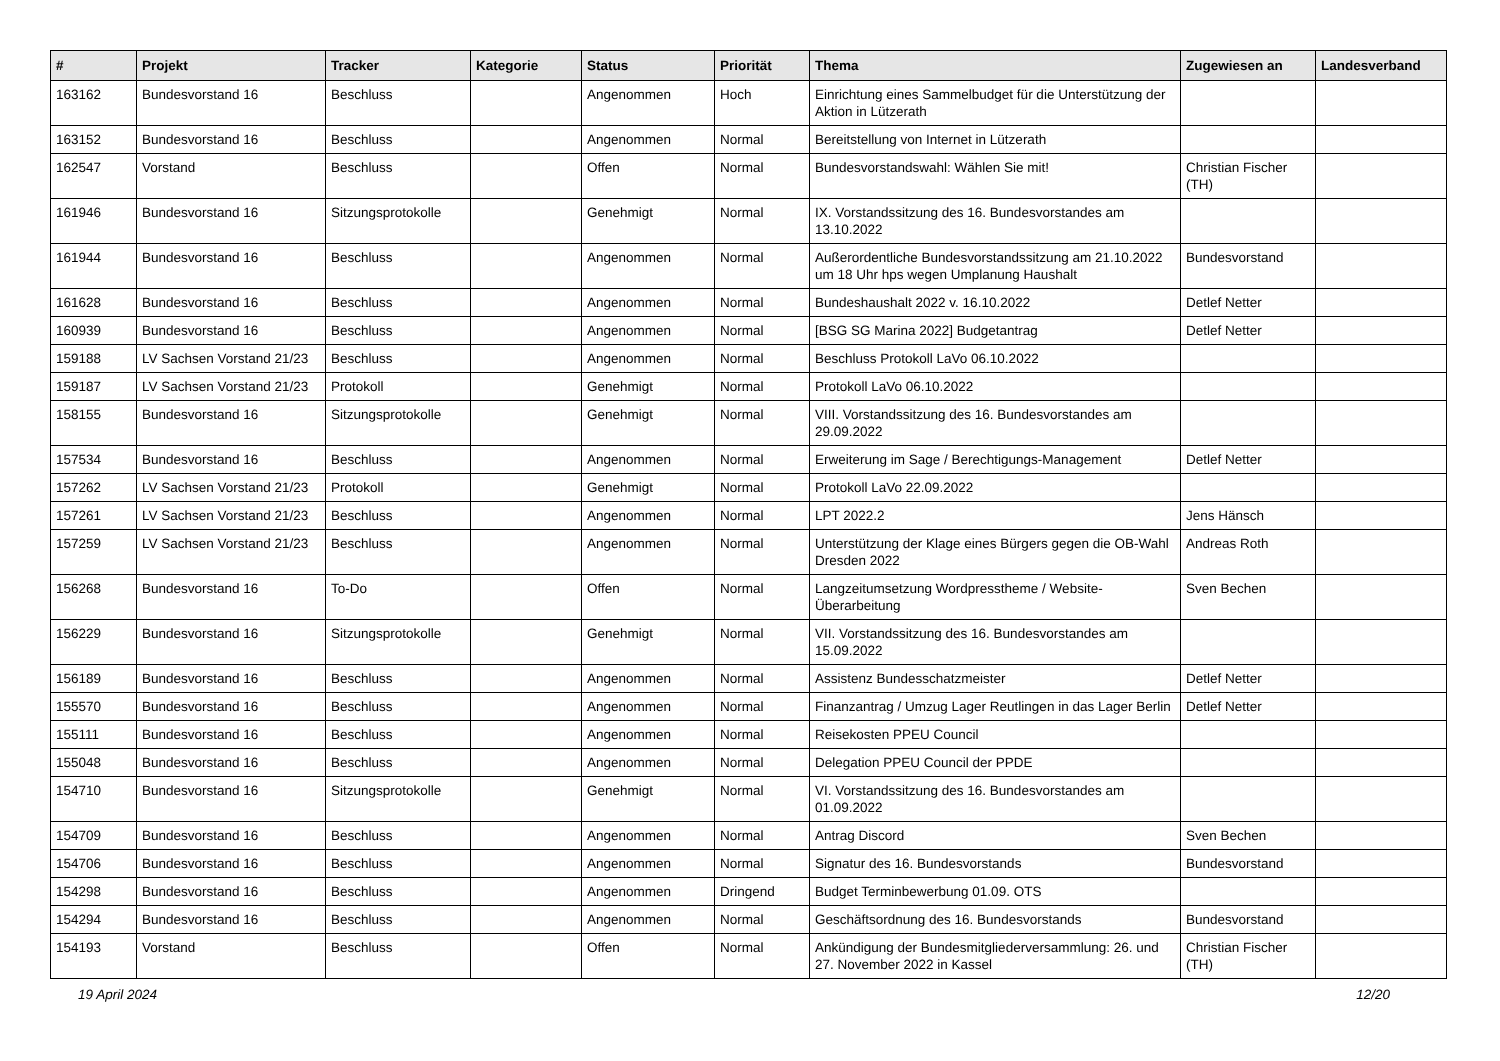| # | Projekt | Tracker | Kategorie | Status | Priorität | Thema | Zugewiesen an | Landesverband |
| --- | --- | --- | --- | --- | --- | --- | --- | --- |
| 163162 | Bundesvorstand 16 | Beschluss | | Angenommen | Hoch | Einrichtung eines Sammelbudget für die Unterstützung der Aktion in Lützerath | | |
| 163152 | Bundesvorstand 16 | Beschluss | | Angenommen | Normal | Bereitstellung von Internet in Lützerath | | |
| 162547 | Vorstand | Beschluss | | Offen | Normal | Bundesvorstandswahl: Wählen Sie mit! | Christian Fischer (TH) | |
| 161946 | Bundesvorstand 16 | Sitzungsprotokolle | | Genehmigt | Normal | IX. Vorstandssitzung des 16. Bundesvorstandes am 13.10.2022 | | |
| 161944 | Bundesvorstand 16 | Beschluss | | Angenommen | Normal | Außerordentliche Bundesvorstandssitzung am 21.10.2022 um 18 Uhr hps wegen Umplanung Haushalt | Bundesvorstand | |
| 161628 | Bundesvorstand 16 | Beschluss | | Angenommen | Normal | Bundeshaushalt 2022 v. 16.10.2022 | Detlef Netter | |
| 160939 | Bundesvorstand 16 | Beschluss | | Angenommen | Normal | [BSG SG Marina 2022] Budgetantrag | Detlef Netter | |
| 159188 | LV Sachsen Vorstand 21/23 | Beschluss | | Angenommen | Normal | Beschluss Protokoll LaVo 06.10.2022 | | |
| 159187 | LV Sachsen Vorstand 21/23 | Protokoll | | Genehmigt | Normal | Protokoll LaVo 06.10.2022 | | |
| 158155 | Bundesvorstand 16 | Sitzungsprotokolle | | Genehmigt | Normal | VIII. Vorstandssitzung des 16. Bundesvorstandes am 29.09.2022 | | |
| 157534 | Bundesvorstand 16 | Beschluss | | Angenommen | Normal | Erweiterung im Sage / Berechtigungs-Management | Detlef Netter | |
| 157262 | LV Sachsen Vorstand 21/23 | Protokoll | | Genehmigt | Normal | Protokoll LaVo 22.09.2022 | | |
| 157261 | LV Sachsen Vorstand 21/23 | Beschluss | | Angenommen | Normal | LPT 2022.2 | Jens Hänsch | |
| 157259 | LV Sachsen Vorstand 21/23 | Beschluss | | Angenommen | Normal | Unterstützung der Klage eines Bürgers gegen die OB-Wahl Dresden 2022 | Andreas Roth | |
| 156268 | Bundesvorstand 16 | To-Do | | Offen | Normal | Langzeitumsetzung Wordpresstheme / Website-Überarbeitung | Sven Bechen | |
| 156229 | Bundesvorstand 16 | Sitzungsprotokolle | | Genehmigt | Normal | VII. Vorstandssitzung des 16. Bundesvorstandes am 15.09.2022 | | |
| 156189 | Bundesvorstand 16 | Beschluss | | Angenommen | Normal | Assistenz Bundesschatzmeister | Detlef Netter | |
| 155570 | Bundesvorstand 16 | Beschluss | | Angenommen | Normal | Finanzantrag / Umzug Lager Reutlingen in das Lager Berlin | Detlef Netter | |
| 155111 | Bundesvorstand 16 | Beschluss | | Angenommen | Normal | Reisekosten PPEU Council | | |
| 155048 | Bundesvorstand 16 | Beschluss | | Angenommen | Normal | Delegation PPEU Council der PPDE | | |
| 154710 | Bundesvorstand 16 | Sitzungsprotokolle | | Genehmigt | Normal | VI. Vorstandssitzung des 16. Bundesvorstandes am 01.09.2022 | | |
| 154709 | Bundesvorstand 16 | Beschluss | | Angenommen | Normal | Antrag Discord | Sven Bechen | |
| 154706 | Bundesvorstand 16 | Beschluss | | Angenommen | Normal | Signatur des 16. Bundesvorstands | Bundesvorstand | |
| 154298 | Bundesvorstand 16 | Beschluss | | Angenommen | Dringend | Budget Terminbewerbung 01.09. OTS | | |
| 154294 | Bundesvorstand 16 | Beschluss | | Angenommen | Normal | Geschäftsordnung des 16. Bundesvorstands | Bundesvorstand | |
| 154193 | Vorstand | Beschluss | | Offen | Normal | Ankündigung der Bundesmitgliederversammlung: 26. und 27. November 2022 in Kassel | Christian Fischer (TH) | |
19 April 2024 12/20